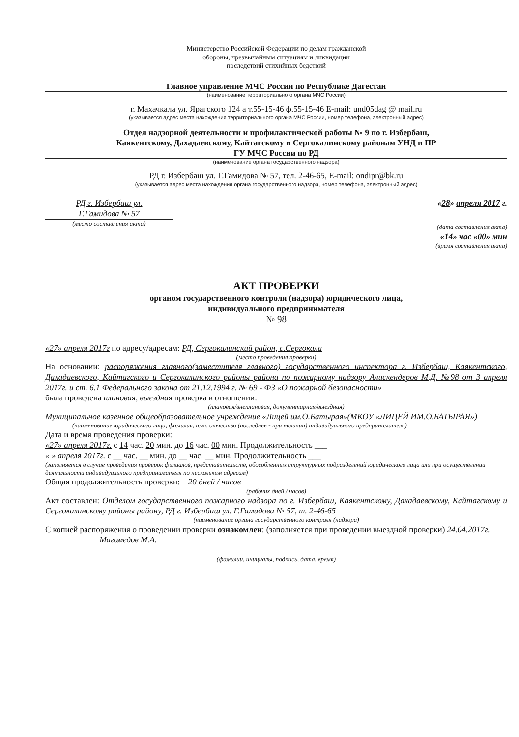Министерство Российской Федерации по делам гражданской
обороны, чрезвычайным ситуациям и ликвидации
последствий стихийных бедствий
Главное управление МЧС России по Республике Дагестан
(наименование территориального органа МЧС России)
г. Махачкала ул. Ярагского 124 а т.55-15-46 ф.55-15-46 E-mail: und05dag @ mail.ru
(указывается адрес места нахождения территориального органа МЧС России, номер телефона, электронный адрес)
Отдел надзорной деятельности и профилактической работы № 9 по г. Избербаш,
Каякентскому, Дахадаевскому, Кайтагскому и Сергокалинскому районам УНД и ПР
ГУ МЧС России по РД
(наименование органа государственного надзора)
РД г. Избербаш ул. Г.Гамидова № 57, тел. 2-46-65, E-mail: ondipr@bk.ru
(указывается адрес места нахождения органа государственного надзора, номер телефона, электронный адрес)
РД г. Избербаш ул.
Г.Гамидова № 57
(место составления акта)
«28» апреля 2017 г.
(дата составления акта)
«14» час «00» мин
(время составления акта)
АКТ ПРОВЕРКИ
органом государственного контроля (надзора) юридического лица,
индивидуального предпринимателя
№ 98
«27» апреля 2017г по адресу/адресам: РД, Сергокалинский район, с.Сергокала
(место проведения проверки)
На основании: распоряжения главного(заместителя главного) государственного инспектора г. Избербаш, Каякентского, Дахадаевского, Кайтагского и Сергокалинского районы района по пожарному надзору Алискендеров М.Д. №98 от 3 апреля 2017г. и ст. 6.1 Федерального закона от 21.12.1994 г. № 69 - ФЗ «О пожарной безопасности»
была проведена плановая, выездная проверка в отношении:
(плановая/внеплановая, документарная/выездная)
Муниципальное казенное общеобразовательное учреждение «Лицей им.О.Батырая»(МКОУ «ЛИЦЕЙ ИМ.О.БАТЫРАЯ»)
(наименование юридического лица, фамилия, имя, отчество (последнее - при наличии) индивидуального предпринимателя)
Дата и время проведения проверки:
«27» апреля 2017г. с 14 час. 20 мин. до 16 час. 00 мин. Продолжительность ___
« » апреля 2017г. с __ час. __ мин. до __ час. __ мин. Продолжительность ___
(заполняется в случае проведения проверок филиалов, представительств, обособленных структурных подразделений юридического лица или при осуществлении деятельности индивидуального предпринимателя по нескольким адресам)
Общая продолжительность проверки: 20 дней / часов
(рабочих дней / часов)
Акт составлен: Отделом государственного пожарного надзора по г. Избербаш, Каякентскому, Дахадаевскому, Кайтагскому и Сергокалинскому районы району, РД г. Избербаш ул. Г.Гамидова № 57, т. 2-46-65
(наименование органа государственного контроля (надзора)
С копией распоряжения о проведении проверки ознакомлен: (заполняется при проведении выездной проверки) 24.04.2017г. Магомедов М.А.
(фамилии, инициалы, подпись, дата, время)